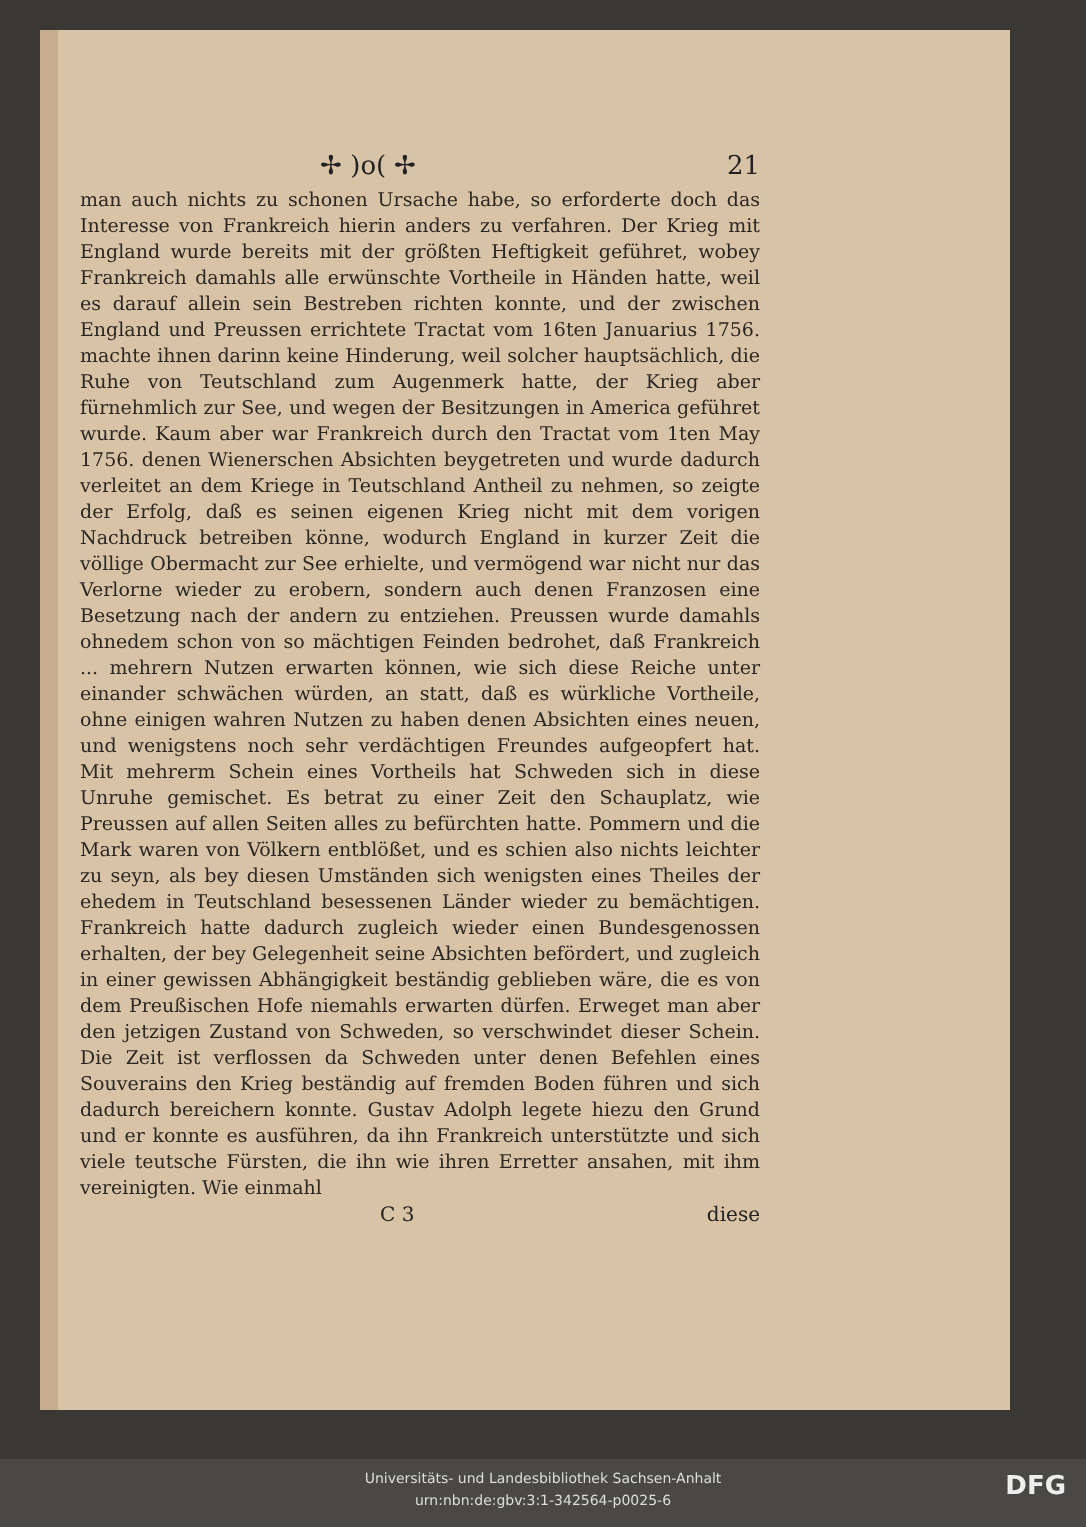✢ )o( ✢ 21
man auch nichts zu schonen Ursache habe, so erforderte doch das Interesse von Frankreich hierin anders zu verfahren. Der Krieg mit England wurde bereits mit der größten Heftigkeit geführet, wobey Frankreich damahls alle erwünschte Vortheile in Händen hatte, weil es darauf allein sein Bestreben richten konnte, und der zwischen England und Preussen errichtete Tractat vom 16ten Januarius 1756. machte ihnen darinn keine Hinderung, weil solcher hauptsächlich, die Ruhe von Teutschland zum Augenmerk hatte, der Krieg aber fürnehmlich zur See, und wegen der Besitzungen in America geführet wurde. Kaum aber war Frankreich durch den Tractat vom 1ten May 1756. denen Wienerschen Absichten beygetreten und wurde dadurch verleitet an dem Kriege in Teutschland Antheil zu nehmen, so zeigte der Erfolg, daß es seinen eigenen Krieg nicht mit dem vorigen Nachdruck betreiben könne, wodurch England in kurzer Zeit die völlige Obermacht zur See erhielte, und vermögend war nicht nur das Verlorne wieder zu erobern, sondern auch denen Franzosen eine Besetzung nach der andern zu entziehen. Preussen wurde damahls ohnedem schon von so mächtigen Feinden bedrohet, daß Frankreich ... mehrern Nutzen erwarten können, wie sich diese Reiche unter einander schwächen würden, an statt, daß es würkliche Vortheile, ohne einigen wahren Nutzen zu haben denen Absichten eines neuen, und wenigstens noch sehr verdächtigen Freundes aufgeopfert hat. Mit mehrerm Schein eines Vortheils hat Schweden sich in diese Unruhe gemischet. Es betrat zu einer Zeit den Schauplatz, wie Preussen auf allen Seiten alles zu befürchten hatte. Pommern und die Mark waren von Völkern entblößet, und es schien also nichts leichter zu seyn, als bey diesen Umständen sich wenigsten eines Theiles der ehedem in Teutschland besessenen Länder wieder zu bemächtigen. Frankreich hatte dadurch zugleich wieder einen Bundesgenossen erhalten, der bey Gelegenheit seine Absichten befördert, und zugleich in einer gewissen Abhängigkeit beständig geblieben wäre, die es von dem Preußischen Hofe niemahls erwarten dürfen. Erweget man aber den jetzigen Zustand von Schweden, so verschwindet dieser Schein. Die Zeit ist verflossen da Schweden unter denen Befehlen eines Souverains den Krieg beständig auf fremden Boden führen und sich dadurch bereichern konnte. Gustav Adolph legete hiezu den Grund und er konnte es ausführen, da ihn Frankreich unterstützte und sich viele teutsche Fürsten, die ihn wie ihren Erretter ansahen, mit ihm vereinigten. Wie einmahl
C 3 diese
Universitäts- und Landesbibliothek Sachsen-Anhalt
urn:nbn:de:gbv:3:1-342564-p0025-6
DFG